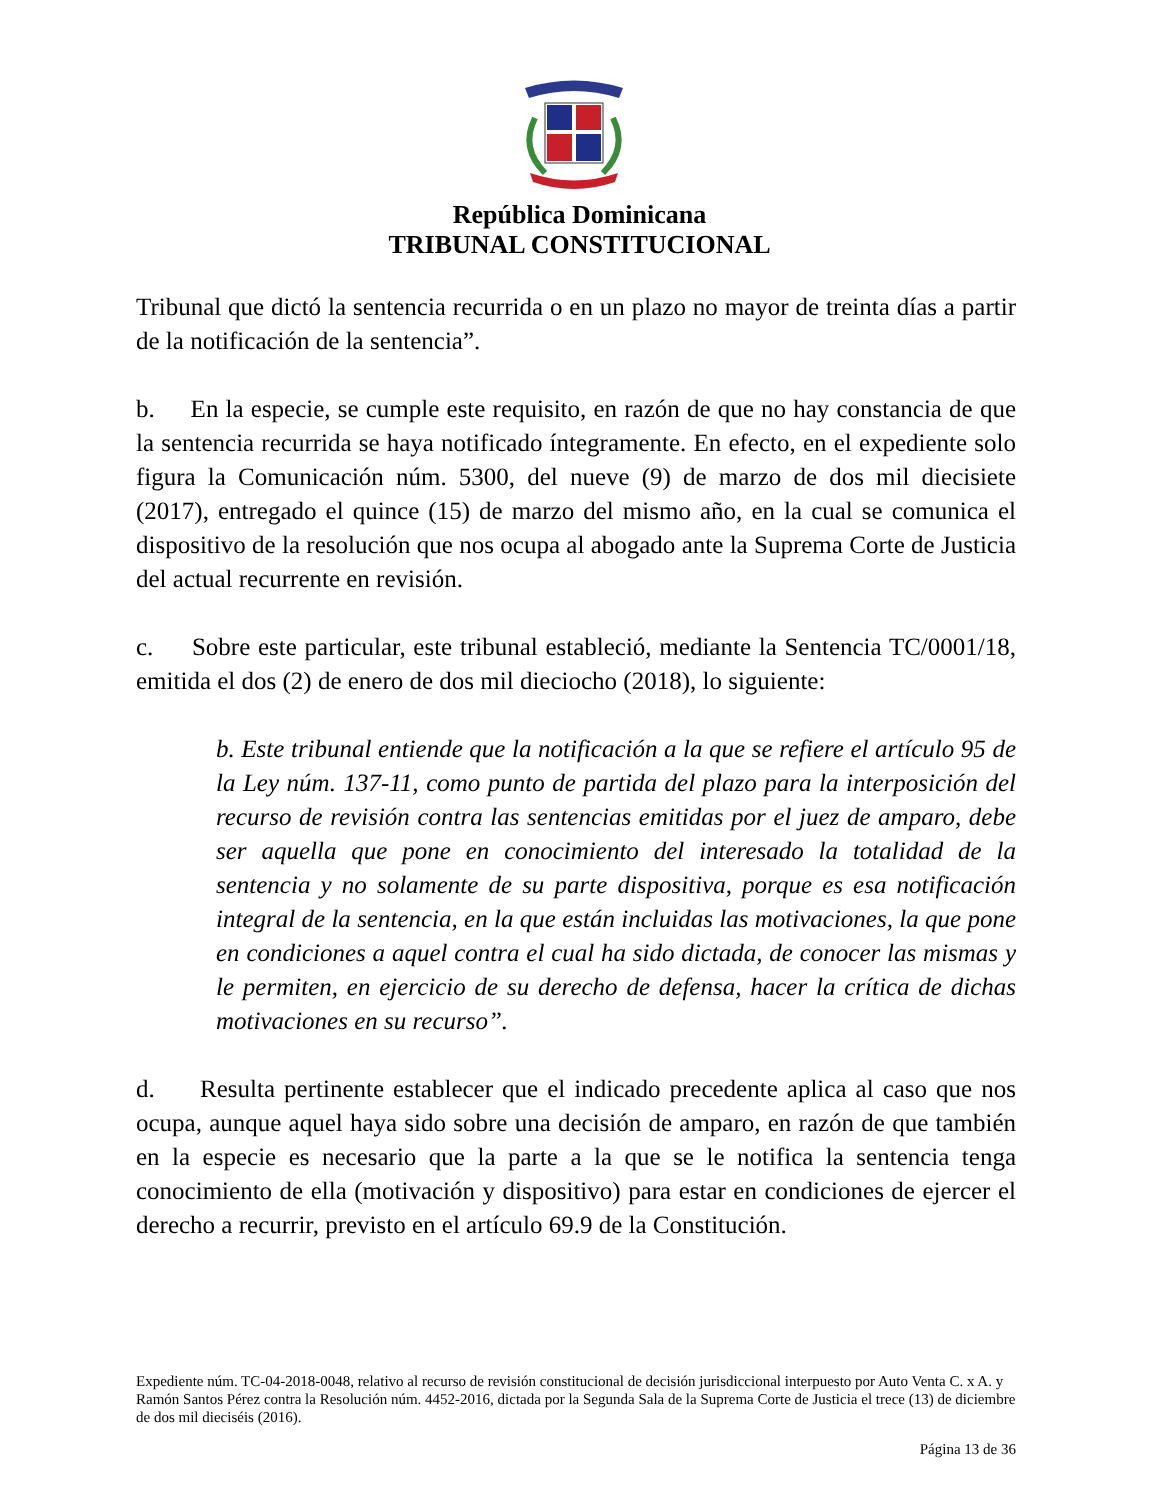República Dominicana
TRIBUNAL CONSTITUCIONAL
Tribunal que dictó la sentencia recurrida o en un plazo no mayor de treinta días a partir de la notificación de la sentencia”.
b. En la especie, se cumple este requisito, en razón de que no hay constancia de que la sentencia recurrida se haya notificado íntegramente. En efecto, en el expediente solo figura la Comunicación núm. 5300, del nueve (9) de marzo de dos mil diecisiete (2017), entregado el quince (15) de marzo del mismo año, en la cual se comunica el dispositivo de la resolución que nos ocupa al abogado ante la Suprema Corte de Justicia del actual recurrente en revisión.
c. Sobre este particular, este tribunal estableció, mediante la Sentencia TC/0001/18, emitida el dos (2) de enero de dos mil dieciocho (2018), lo siguiente:
b. Este tribunal entiende que la notificación a la que se refiere el artículo 95 de la Ley núm. 137-11, como punto de partida del plazo para la interposición del recurso de revisión contra las sentencias emitidas por el juez de amparo, debe ser aquella que pone en conocimiento del interesado la totalidad de la sentencia y no solamente de su parte dispositiva, porque es esa notificación integral de la sentencia, en la que están incluidas las motivaciones, la que pone en condiciones a aquel contra el cual ha sido dictada, de conocer las mismas y le permiten, en ejercicio de su derecho de defensa, hacer la crítica de dichas motivaciones en su recurso”.
d. Resulta pertinente establecer que el indicado precedente aplica al caso que nos ocupa, aunque aquel haya sido sobre una decisión de amparo, en razón de que también en la especie es necesario que la parte a la que se le notifica la sentencia tenga conocimiento de ella (motivación y dispositivo) para estar en condiciones de ejercer el derecho a recurrir, previsto en el artículo 69.9 de la Constitución.
Expediente núm. TC-04-2018-0048, relativo al recurso de revisión constitucional de decisión jurisdiccional interpuesto por Auto Venta C. x A. y Ramón Santos Pérez contra la Resolución núm. 4452-2016, dictada por la Segunda Sala de la Suprema Corte de Justicia el trece (13) de diciembre de dos mil dieciséis (2016).
Página 13 de 36